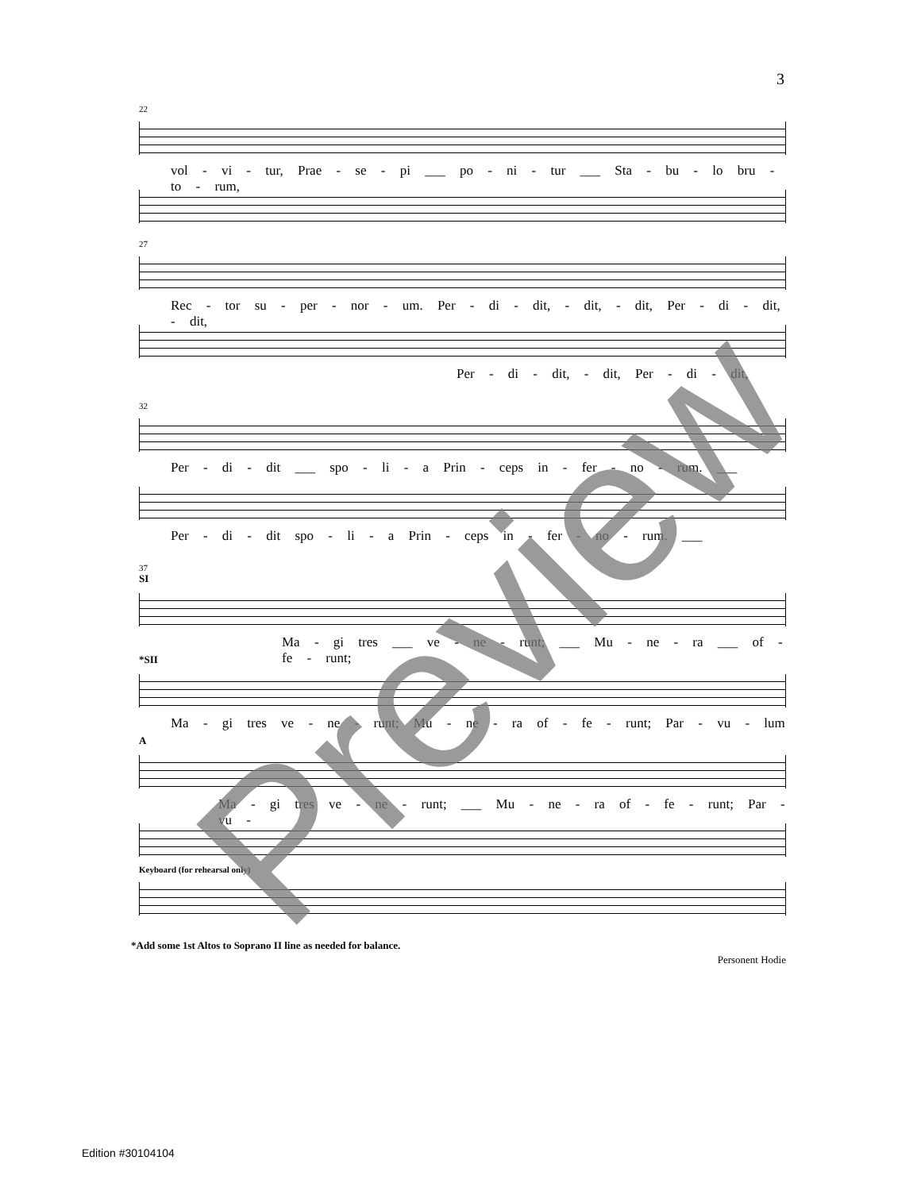3
22
vol - vi - tur, Prae - se - pi ___ po - ni - tur ___ Sta - bu - lo bru - to - rum,
27
Rec - tor su - per - nor - um. Per - di - dit, - dit, - dit, Per - di - dit, - dit,
Per - di - dit, - dit, Per - di - dit,
32
Per - di - dit ___ spo - li - a Prin - ceps in - fer - no - rum. ___
Per - di - dit spo - li - a Prin - ceps in - fer - no - rum. ___
37
SI
Ma - gi tres ___ ve - ne - runt; ___ Mu - ne - ra ___ of - fe - runt;
*SII
Ma - gi tres ve - ne - runt; Mu - ne - ra of - fe - runt; Par - vu - lum
A
Ma - gi tres ve - ne - runt; ___ Mu - ne - ra of - fe - runt; Par - vu -
Keyboard (for rehearsal only)
*Add some 1st Altos to Soprano II line as needed for balance.
Personent Hodie
Edition #30104104
Preview